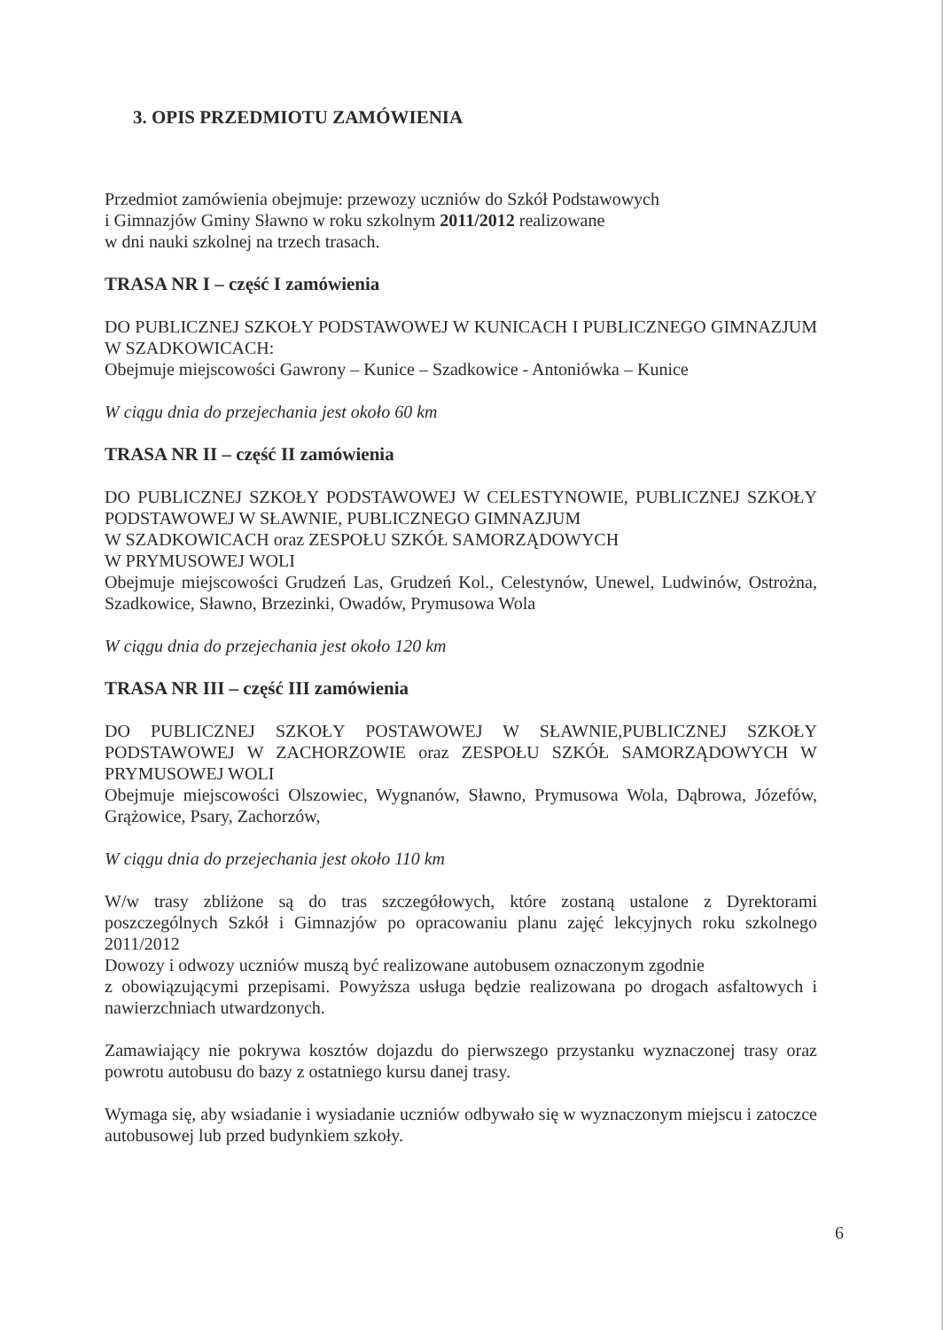3. OPIS PRZEDMIOTU ZAMÓWIENIA
Przedmiot zamówienia obejmuje: przewozy uczniów do Szkół Podstawowych
i Gimnazjów Gminy Sławno w roku szkolnym 2011/2012 realizowane
w dni nauki szkolnej na trzech trasach.
TRASA NR I – część I zamówienia
DO PUBLICZNEJ SZKOŁY PODSTAWOWEJ W KUNICACH I PUBLICZNEGO GIMNAZJUM W SZADKOWICACH:
Obejmuje miejscowości Gawrony – Kunice – Szadkowice - Antoniówka – Kunice
W ciągu dnia do przejechania jest około 60 km
TRASA NR II – część II zamówienia
DO PUBLICZNEJ SZKOŁY PODSTAWOWEJ W CELESTYNOWIE, PUBLICZNEJ SZKOŁY PODSTAWOWEJ W SŁAWNIE, PUBLICZNEGO GIMNAZJUM
W SZADKOWICACH oraz ZESPOŁU SZKÓŁ SAMORZĄDOWYCH
W PRYMUSOWEJ WOLI
Obejmuje miejscowości Grudzeń Las, Grudzeń Kol., Celestynów, Unewel, Ludwinów, Ostrożna, Szadkowice, Sławno, Brzezinki, Owadów, Prymusowa Wola
W ciągu dnia do przejechania jest około 120 km
TRASA NR III – część III zamówienia
DO PUBLICZNEJ SZKOŁY POSTAWOWEJ W SŁAWNIE,PUBLICZNEJ SZKOŁY PODSTAWOWEJ W ZACHORZOWIE oraz ZESPOŁU SZKÓŁ SAMORZĄDOWYCH W PRYMUSOWEJ WOLI
Obejmuje miejscowości Olszowiec, Wygnanów, Sławno, Prymusowa Wola, Dąbrowa, Józefów, Grążowice, Psary, Zachorzów,
W ciągu dnia do przejechania jest około 110 km
W/w trasy zbliżone są do tras szczegółowych, które zostaną ustalone z Dyrektorami poszczególnych Szkół i Gimnazjów po opracowaniu planu zajęć lekcyjnych roku szkolnego 2011/2012
Dowozy i odwozy uczniów muszą być realizowane autobusem oznaczonym zgodnie
z obowiązującymi przepisami. Powyższa usługa będzie realizowana po drogach asfaltowych i nawierzchniach utwardzonych.
Zamawiający nie pokrywa kosztów dojazdu do pierwszego przystanku wyznaczonej trasy oraz powrotu autobusu do bazy z ostatniego kursu danej trasy.
Wymaga się, aby wsiadanie i wysiadanie uczniów odbywało się w wyznaczonym miejscu i zatoczce autobusowej lub przed budynkiem szkoły.
6